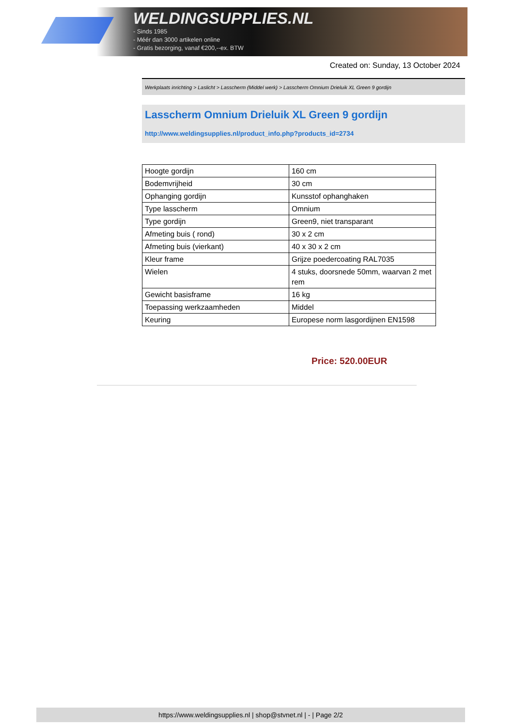WELDINGSUPPLIES.NL
- Sinds 1985
- Méér dan 3000 artikelen online
- Gratis bezorging, vanaf €200,--ex. BTW
Created on: Sunday, 13 October 2024
Werkplaats inrichting > Laslicht > Lasscherm (Middel werk) > Lasscherm Omnium Drieluik XL Green 9 gordijn
Lasscherm Omnium Drieluik XL Green 9 gordijn
http://www.weldingsupplies.nl/product_info.php?products_id=2734
| Hoogte gordijn | 160 cm |
| Bodemvrijheid | 30 cm |
| Ophanging gordijn | Kunsstof ophanghaken |
| Type lasscherm | Omnium |
| Type gordijn | Green9, niet transparant |
| Afmeting buis ( rond) | 30 x 2 cm |
| Afmeting buis (vierkant) | 40 x 30 x 2 cm |
| Kleur frame | Grijze poedercoating RAL7035 |
| Wielen | 4 stuks, doorsnede 50mm, waarvan 2 met rem |
| Gewicht basisframe | 16 kg |
| Toepassing werkzaamheden | Middel |
| Keuring | Europese norm lasgordijnen EN1598 |
Price: 520.00EUR
https://www.weldingsupplies.nl | shop@stvnet.nl | - | Page 2/2